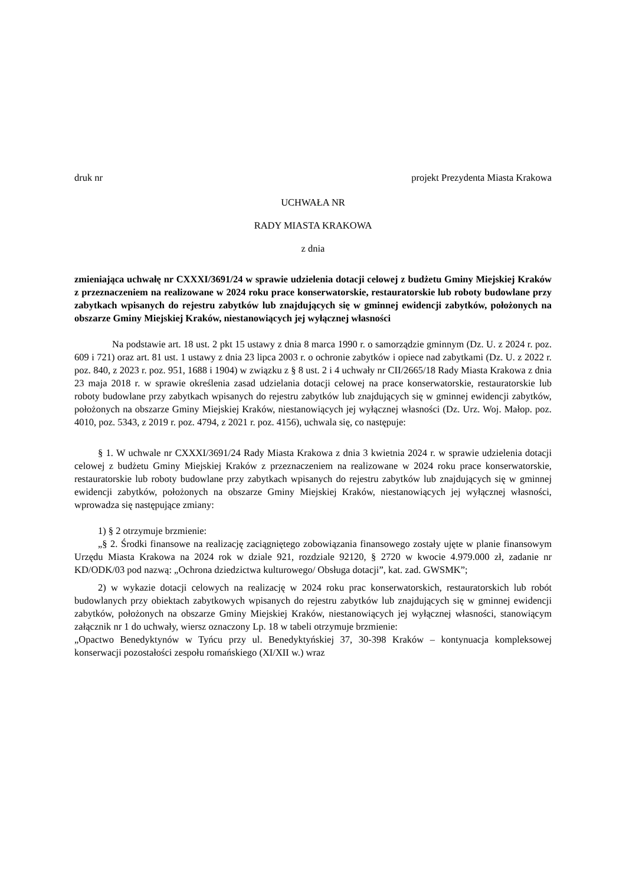druk nr projekt Prezydenta Miasta Krakowa
UCHWAŁA NR
RADY MIASTA KRAKOWA
z dnia
zmieniająca uchwałę nr CXXXI/3691/24 w sprawie udzielenia dotacji celowej z budżetu Gminy Miejskiej Kraków z przeznaczeniem na realizowane w 2024 roku prace konserwatorskie, restauratorskie lub roboty budowlane przy zabytkach wpisanych do rejestru zabytków lub znajdujących się w gminnej ewidencji zabytków, położonych na obszarze Gminy Miejskiej Kraków, niestanowiących jej wyłącznej własności
Na podstawie art. 18 ust. 2 pkt 15 ustawy z dnia 8 marca 1990 r. o samorządzie gminnym (Dz. U. z 2024 r. poz. 609 i 721) oraz art. 81 ust. 1 ustawy z dnia 23 lipca 2003 r. o ochronie zabytków i opiece nad zabytkami (Dz. U. z 2022 r. poz. 840, z 2023 r. poz. 951, 1688 i 1904) w związku z § 8 ust. 2 i 4 uchwały nr CII/2665/18 Rady Miasta Krakowa z dnia 23 maja 2018 r. w sprawie określenia zasad udzielania dotacji celowej na prace konserwatorskie, restauratorskie lub roboty budowlane przy zabytkach wpisanych do rejestru zabytków lub znajdujących się w gminnej ewidencji zabytków, położonych na obszarze Gminy Miejskiej Kraków, niestanowiących jej wyłącznej własności (Dz. Urz. Woj. Małop. poz. 4010, poz. 5343, z 2019 r. poz. 4794, z 2021 r. poz. 4156), uchwala się, co następuje:
§ 1. W uchwale nr CXXXI/3691/24 Rady Miasta Krakowa z dnia 3 kwietnia 2024 r. w sprawie udzielenia dotacji celowej z budżetu Gminy Miejskiej Kraków z przeznaczeniem na realizowane w 2024 roku prace konserwatorskie, restauratorskie lub roboty budowlane przy zabytkach wpisanych do rejestru zabytków lub znajdujących się w gminnej ewidencji zabytków, położonych na obszarze Gminy Miejskiej Kraków, niestanowiących jej wyłącznej własności, wprowadza się następujące zmiany:
1) § 2 otrzymuje brzmienie:
„§ 2. Środki finansowe na realizację zaciągniętego zobowiązania finansowego zostały ujęte w planie finansowym Urzędu Miasta Krakowa na 2024 rok w dziale 921, rozdziale 92120, § 2720 w kwocie 4.979.000 zł, zadanie nr KD/ODK/03 pod nazwą: „Ochrona dziedzictwa kulturowego/ Obsługa dotacji”, kat. zad. GWSMK”;
2) w wykazie dotacji celowych na realizację w 2024 roku prac konserwatorskich, restauratorskich lub robót budowlanych przy obiektach zabytkowych wpisanych do rejestru zabytków lub znajdujących się w gminnej ewidencji zabytków, położonych na obszarze Gminy Miejskiej Kraków, niestanowiących jej wyłącznej własności, stanowiącym załącznik nr 1 do uchwały, wiersz oznaczony Lp. 18 w tabeli otrzymuje brzmienie:
„Opactwo Benedyktynów w Tyńcu przy ul. Benedyktyńskiej 37, 30-398 Kraków – kontynuacja kompleksowej konserwacji pozostałości zespołu romańskiego (XI/XII w.) wraz